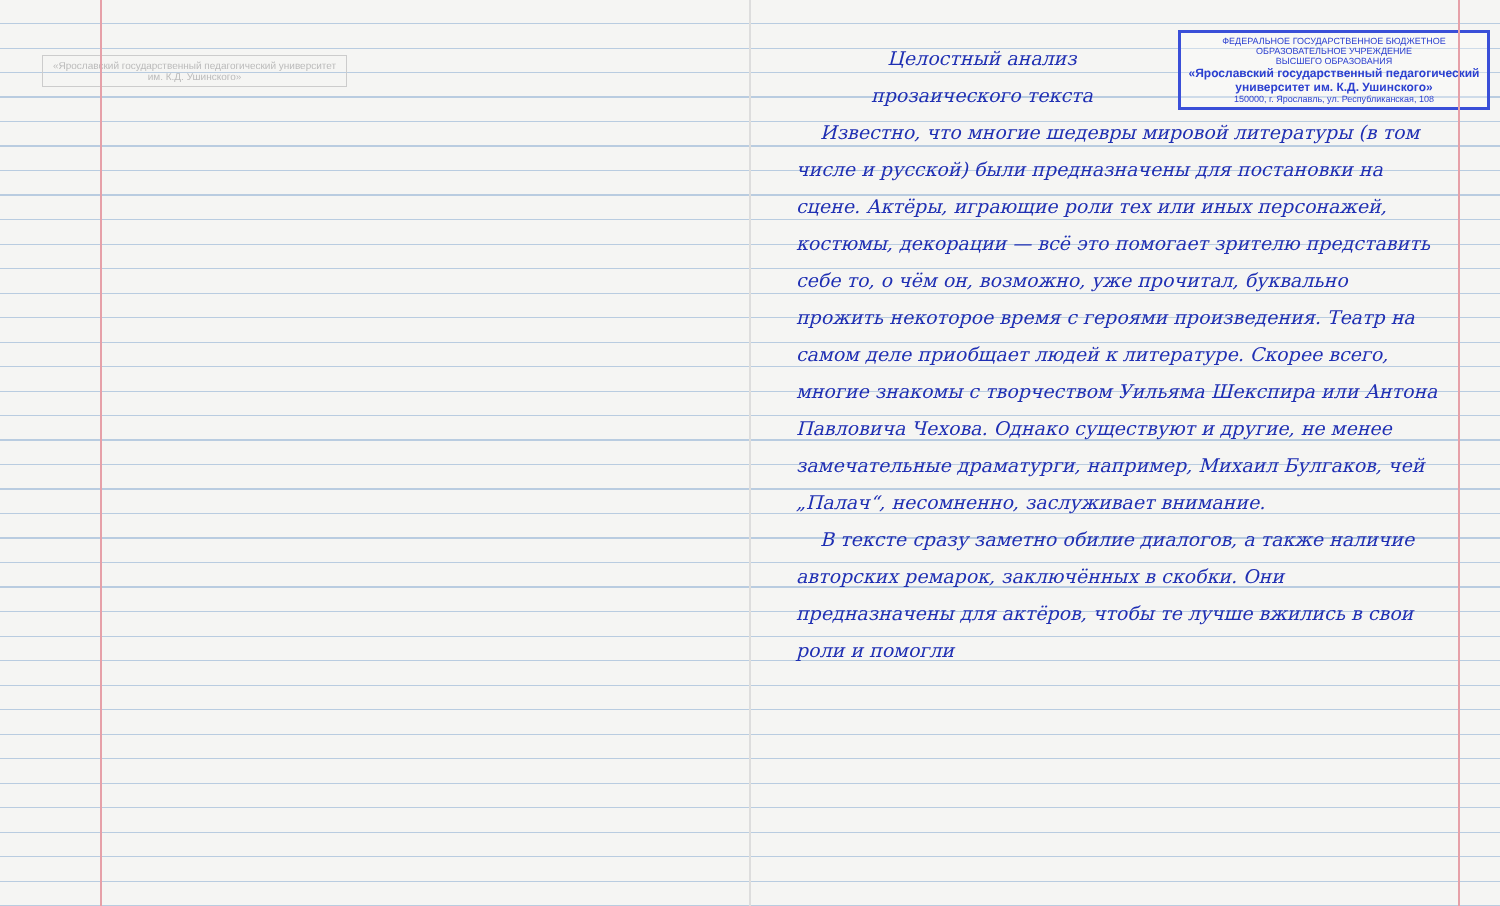«Ярославский государственный педагогический университет им. К.Д. Ушинского»
ФЕДЕРАЛЬНОЕ ГОСУДАРСТВЕННОЕ БЮДЖЕТНОЕ
ОБРАЗОВАТЕЛЬНОЕ УЧРЕЖДЕНИЕ
ВЫСШЕГО ОБРАЗОВАНИЯ
«Ярославский государственный педагогический университет им. К.Д. Ушинского»
150000, г. Ярославль, ул. Республиканская, 108
Целостный анализ
прозаического текста
Известно, что многие шедевры мировой литературы (в том числе и русской) были предназначены для постановки на сцене. Актёры, играющие роли тех или иных персонажей, костюмы, декорации — всё это помогает зрителю представить себе то, о чём он, возможно, уже прочитал, буквально прожить некоторое время с героями произведения. Театр на самом деле приобщает людей к литературе. Скорее всего, многие знакомы с творчеством Уильяма Шекспира или Антона Павловича Чехова. Однако существуют и другие, не менее замечательные драматурги, например, Михаил Булгаков, чей „Палач“, несомненно, заслуживает внимание.
В тексте сразу заметно обилие диалогов, а также наличие авторских ремарок, заключённых в скобки. Они предназначены для актёров, чтобы те лучше вжились в свои роли и помогли